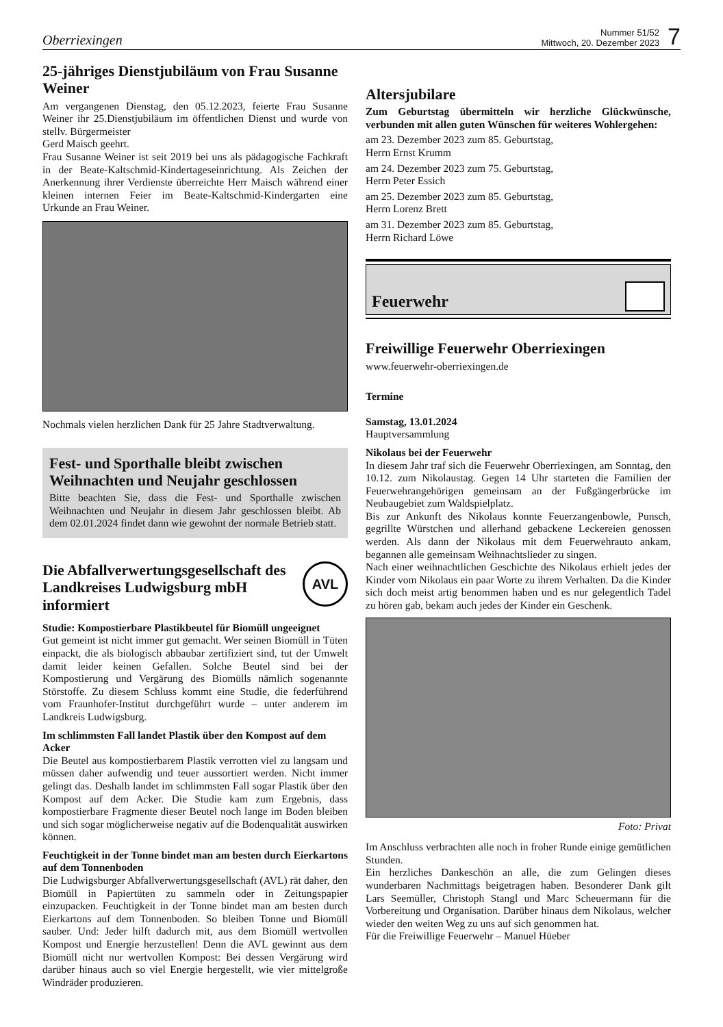Oberriexingen
Nummer 51/52
Mittwoch, 20. Dezember 2023 7
25-jähriges Dienstjubiläum von Frau Susanne Weiner
Am vergangenen Dienstag, den 05.12.2023, feierte Frau Susanne Weiner ihr 25.Dienstjubiläum im öffentlichen Dienst und wurde von stellv. Bürgermeister
Gerd Maisch geehrt.
Frau Susanne Weiner ist seit 2019 bei uns als pädagogische Fachkraft in der Beate-Kaltschmid-Kindertageseinrichtung. Als Zeichen der Anerkennung ihrer Verdienste überreichte Herr Maisch während einer kleinen internen Feier im Beate-Kaltschmid-Kindergarten eine Urkunde an Frau Weiner.
Nochmals vielen herzlichen Dank für 25 Jahre Stadtverwaltung.
Fest- und Sporthalle bleibt zwischen Weihnachten und Neujahr geschlossen
Bitte beachten Sie, dass die Fest- und Sporthalle zwischen Weihnachten und Neujahr in diesem Jahr geschlossen bleibt. Ab dem 02.01.2024 findet dann wie gewohnt der normale Betrieb statt.
Die Abfallverwertungsgesellschaft des Landkreises Ludwigsburg mbH informiert
AVL
Studie: Kompostierbare Plastikbeutel für Biomüll ungeeignet
Gut gemeint ist nicht immer gut gemacht. Wer seinen Biomüll in Tüten einpackt, die als biologisch abbaubar zertifiziert sind, tut der Umwelt damit leider keinen Gefallen. Solche Beutel sind bei der Kompostierung und Vergärung des Biomülls nämlich sogenannte Störstoffe. Zu diesem Schluss kommt eine Studie, die federführend vom Fraunhofer-Institut durchgeführt wurde – unter anderem im Landkreis Ludwigsburg.
Im schlimmsten Fall landet Plastik über den Kompost auf dem Acker
Die Beutel aus kompostierbarem Plastik verrotten viel zu langsam und müssen daher aufwendig und teuer aussortiert werden. Nicht immer gelingt das. Deshalb landet im schlimmsten Fall sogar Plastik über den Kompost auf dem Acker. Die Studie kam zum Ergebnis, dass kompostierbare Fragmente dieser Beutel noch lange im Boden bleiben und sich sogar möglicherweise negativ auf die Bodenqualität auswirken können.
Feuchtigkeit in der Tonne bindet man am besten durch Eierkartons auf dem Tonnenboden
Die Ludwigsburger Abfallverwertungsgesellschaft (AVL) rät daher, den Biomüll in Papiertüten zu sammeln oder in Zeitungspapier einzupacken. Feuchtigkeit in der Tonne bindet man am besten durch Eierkartons auf dem Tonnenboden. So bleiben Tonne und Biomüll sauber. Und: Jeder hilft dadurch mit, aus dem Biomüll wertvollen Kompost und Energie herzustellen! Denn die AVL gewinnt aus dem Biomüll nicht nur wertvollen Kompost: Bei dessen Vergärung wird darüber hinaus auch so viel Energie hergestellt, wie vier mittelgroße Windräder produzieren.
Altersjubilare
Zum Geburtstag übermitteln wir herzliche Glückwünsche, verbunden mit allen guten Wünschen für weiteres Wohlergehen:
am 23. Dezember 2023 zum 85. Geburtstag,
Herrn Ernst Krumm
am 24. Dezember 2023 zum 75. Geburtstag,
Herrn Peter Essich
am 25. Dezember 2023 zum 85. Geburtstag,
Herrn Lorenz Brett
am 31. Dezember 2023 zum 85. Geburtstag,
Herrn Richard Löwe
Feuerwehr
Freiwillige Feuerwehr Oberriexingen
www.feuerwehr-oberriexingen.de
Termine
Samstag, 13.01.2024
Hauptversammlung
Nikolaus bei der Feuerwehr
In diesem Jahr traf sich die Feuerwehr Oberriexingen, am Sonntag, den 10.12. zum Nikolaustag. Gegen 14 Uhr starteten die Familien der Feuerwehrangehörigen gemeinsam an der Fußgängerbrücke im Neubaugebiet zum Waldspielplatz.
Bis zur Ankunft des Nikolaus konnte Feuerzangenbowle, Punsch, gegrillte Würstchen und allerhand gebackene Leckereien genossen werden. Als dann der Nikolaus mit dem Feuerwehrauto ankam, begannen alle gemeinsam Weihnachtslieder zu singen.
Nach einer weihnachtlichen Geschichte des Nikolaus erhielt jedes der Kinder vom Nikolaus ein paar Worte zu ihrem Verhalten. Da die Kinder sich doch meist artig benommen haben und es nur gelegentlich Tadel zu hören gab, bekam auch jedes der Kinder ein Geschenk.
Foto: Privat
Im Anschluss verbrachten alle noch in froher Runde einige gemütlichen Stunden.
Ein herzliches Dankeschön an alle, die zum Gelingen dieses wunderbaren Nachmittags beigetragen haben. Besonderer Dank gilt Lars Seemüller, Christoph Stangl und Marc Scheuermann für die Vorbereitung und Organisation. Darüber hinaus dem Nikolaus, welcher wieder den weiten Weg zu uns auf sich genommen hat.
Für die Freiwillige Feuerwehr – Manuel Hüeber